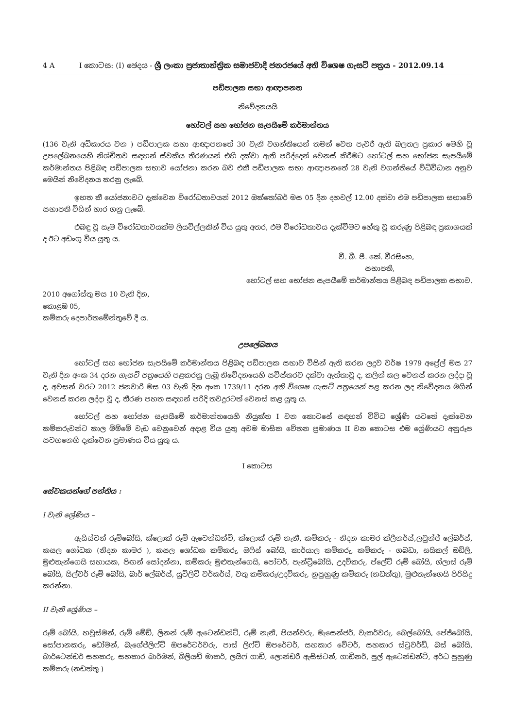4 A I කොටස: (I) ඡෙදය - ශ්‍රී ලංකා ප්‍රජාතාන්ත්‍රික සමාජවාදී ජනරජයේ අති විශෙෂ ගැසට් පත්‍රය - 2012.09.14
පඩිපාලක සභා ආඥාපනත
නිවේදනයයි
හෝටල් සහ භෝජන සැපයීමේ කර්මාන්තය
(136 වැනි අධිකාරය වන ) පඩිපාලක සභා ආඥාපනතේ 30 වැනි වගන්තියෙන් තමන් වෙත පැවරී ඇති බලතල ප්‍රකාර මෙහි වූ උපලේඛනයෙහි නිශ්චිතව සඳහන් ස්වකීය තීරණයන් එහි දක්වා ඇති පරිද්දෙන් වෙනස් කිරීමට හෝටල් සහ භෝජන සැපයීමේ කර්මාන්තය පිළිබඳ පඩිපාලක සභාව යෝජනා කරන බව එකී පඩිපාලක සභා ආඥාපනතේ 28 වැනි වගන්තියේ විධිවිධාන අනුව මෙයින් නිවේදනය කරනු ලැබේ.
ඉහත කී යෝජනාවට දැක්වෙන විරෝධතාවයන් 2012 ඔක්තෝබර් මස 05 දින දහවල් 12.00 දක්වා එම පඩිපාලක සභාවේ සභාපති විසින් භාර ගනු ලැබේ.
එබඳු වූ සෑම විරෝධතාවයක්ම ලියවිල්ලකින් විය යුතු අතර, එම විරෝධතාවය දැක්වීමට හේතු වූ කරුණු පිළිබඳ ප්‍රකාශයක් ද ඊට අඩංගු විය යුතු ය.
වී. බී. පී. කේ. වීරසිංහ,
සභාපති,
හෝටල් සහ භෝජන සැපයීමේ කර්මාන්තය පිළිබඳ පඩිපාලක සභාව.
2010 අගෝස්තු මස 10 වැනි දින,
කොළඹ 05,
කම්කරු දෙපාර්තමේන්තුවේ දී ය.
උපලේඛනය
හෝටල් සහ භෝජන සැපයීමේ කර්මාන්තය පිළිබඳ පඩිපාලක සභාව විසින් ඇති කරන ලදුව වර්ෂ 1979 අප්‍රේල් මස 27 වැනි දින අංක 34 දරන ගැසට් පත්‍රයෙහි පළකරනු ලැබූ නිවේදනයෙහි සවිස්තරව දක්වා ඇත්තාවූ ද, කලින් කල වෙනස් කරන ලද්දා වූ ද, අවසන් වරට 2012 ජනවාරි මස 03 වැනි දින අංක 1739/11 දරන අති විශෙෂ ගැසට් පත්‍රයෙන් පළ කරන ලද නිවේදනය මගින් වෙනස් කරන ලද්දා වූ ද, තීරණ පහත සඳහන් පරිදි තවදුරටත් වෙනස් කළ යුතු ය.
හෝටල් සහ භෝජන සැපයීමේ කර්මාන්තයෙහි නියුක්ත I වන කොටසේ සඳහන් විවිධ ශ්‍රේණි යටතේ දැක්වෙන කම්කරුවන්ට කාල මිම්මේ වැඩ වෙනුවෙන් අදාළ විය යුතු අවම මාසික වේතන ප්‍රමාණය II වන කොටස එම ශ්‍රේණියට අනුරූප සටහනෙහි දැක්වෙන ප්‍රමාණය විය යුතු ය.
I කොටස
සේවකයන්ගේ පන්තිය :
I වැනි ශ්‍රේණිය –
ඇසිස්ටන් රූම්බෝයි, ක්ලොක් රූම් ඇටෙන්ඩන්ට්, ක්ලොක් රූම් නැනී, කම්කරු - නිදන කාමර ක්ලීනර්ස්,ලවුන්ජ් ලේබර්ස්, කසල ශෝධක (නිදන කාමර ), කසල ශෝධක කම්කරු, ඔෆිස් බෝයි, කාර්යාල කම්කරු, කම්කරු - ගබඩා, සයිකල් ඔඩ්ලි, මුළුතැන්ගෙයි සහායක, පිඟන් සෝදන්නා, කම්කරු මුළුතැන්ගෙයි, පෝටර්, පැන්ට්‍රිබෝයි, උදව්කරු, ප්ලේට් රූම් බෝයි, ග්ලාස් රූම් බෝයි, සිල්වර් රූම් බෝයි, බාර් ලේබර්ස්, යුටිලිටි වර්කර්ස්, වතු කම්කරු/උදව්කරු, නුපුහුණු කම්කරු (නඩත්තු), මුළුතැන්ගෙයි පිරිසිදු කරන්නා.
II වැනි ශ්‍රේණිය –
රූම් බෝයි, හවුස්මන්, රූම් මේඩ්, ලිනන් රූම් ඇටෙන්ඩන්ට්, රූම් නැනී, පියන්වරු, මැසෙන්ජර්, වැකර්වරු, බෙල්බෝයි, පේජ්බෝයි, සෝපානකරු, ඩෝමන්, බැගේජ්ලිෆ්ට් ඔපරේටර්වරු, පාස් ලිෆ්ට් ඔපරේටර්, සහකාර වේටර්, සහකාර ස්ටුවර්ඩ්, බස් බෝයි, බාර්ටෙන්ඩර් සහකරු, සහකාර බාර්මන්, බිලියඩ් මාකර්, ලයිෆ් ගාඩ්, ලොන්ඩරි ඇසිස්ටන්, ගාඩිනර්, පූල් ඇටෙන්ඩන්ට්, අර්ධ පුහුණු කම්කරු (නඩත්තු )